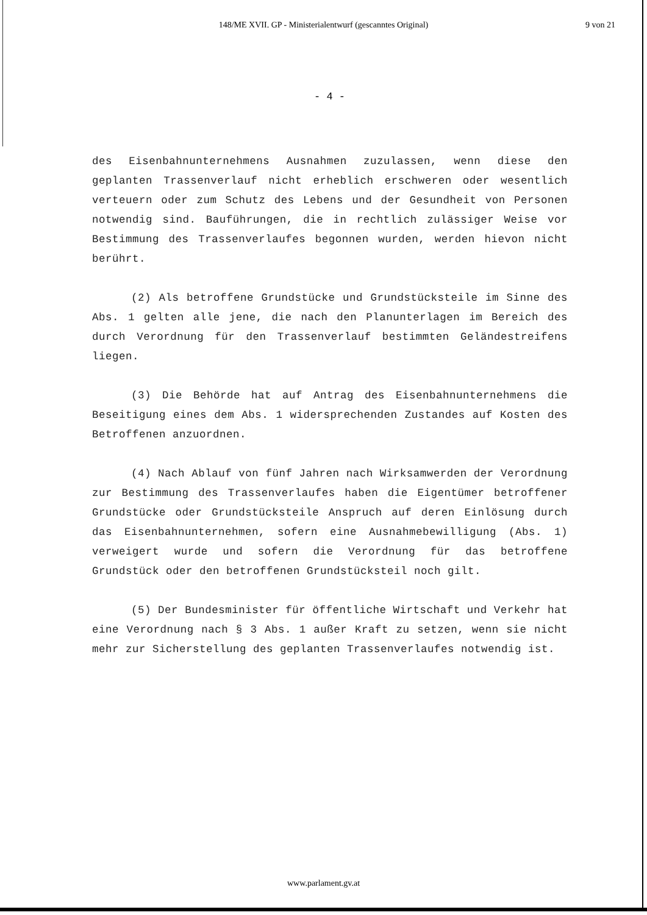148/ME XVII. GP - Ministerialentwurf (gescanntes Original)
9 von 21
- 4 -
des Eisenbahnunternehmens Ausnahmen zuzulassen, wenn diese den geplanten Trassenverlauf nicht erheblich erschweren oder wesentlich verteuern oder zum Schutz des Lebens und der Gesundheit von Personen notwendig sind. Bauführungen, die in rechtlich zulässiger Weise vor Bestimmung des Trassenverlaufes begonnen wurden, werden hievon nicht berührt.
(2) Als betroffene Grundstücke und Grundstücksteile im Sinne des Abs. 1 gelten alle jene, die nach den Planunterlagen im Bereich des durch Verordnung für den Trassenverlauf bestimmten Geländestreifens liegen.
(3) Die Behörde hat auf Antrag des Eisenbahnunternehmens die Beseitigung eines dem Abs. 1 widersprechenden Zustandes auf Kosten des Betroffenen anzuordnen.
(4) Nach Ablauf von fünf Jahren nach Wirksamwerden der Verordnung zur Bestimmung des Trassenverlaufes haben die Eigentümer betroffener Grundstücke oder Grundstücksteile Anspruch auf deren Einlösung durch das Eisenbahnunternehmen, sofern eine Ausnahmebewilligung (Abs. 1) verweigert wurde und sofern die Verordnung für das betroffene Grundstück oder den betroffenen Grundstücksteil noch gilt.
(5) Der Bundesminister für öffentliche Wirtschaft und Verkehr hat eine Verordnung nach § 3 Abs. 1 außer Kraft zu setzen, wenn sie nicht mehr zur Sicherstellung des geplanten Trassenverlaufes notwendig ist.
www.parlament.gv.at